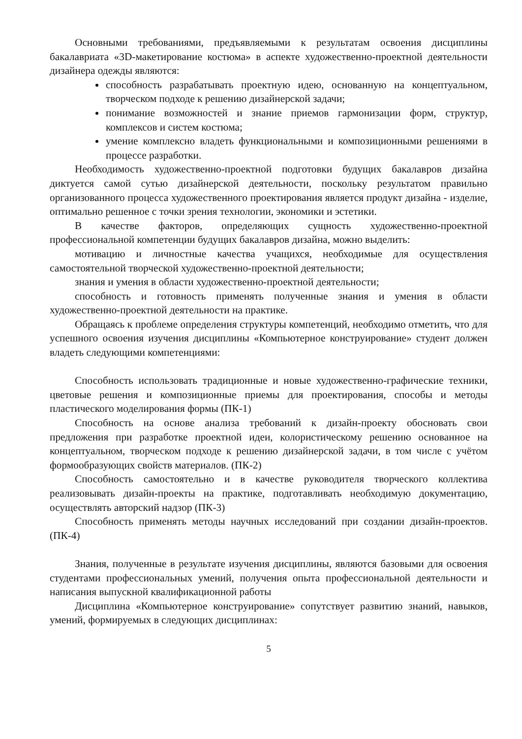Основными требованиями, предъявляемыми к результатам освоения дисциплины бакалавриата «3D-макетирование костюма» в аспекте художественно-проектной деятельности дизайнера одежды являются:
способность разрабатывать проектную идею, основанную на концептуальном, творческом подходе к решению дизайнерской задачи;
понимание возможностей и знание приемов гармонизации форм, структур, комплексов и систем костюма;
умение комплексно владеть функциональными и композиционными решениями в процессе разработки.
Необходимость художественно-проектной подготовки будущих бакалавров дизайна диктуется самой сутью дизайнерской деятельности, поскольку результатом правильно организованного процесса художественного проектирования является продукт дизайна - изделие, оптимально решенное с точки зрения технологии, экономики и эстетики.
В качестве факторов, определяющих сущность художественно-проектной профессиональной компетенции будущих бакалавров дизайна, можно выделить:
мотивацию и личностные качества учащихся, необходимые для осуществления самостоятельной творческой художественно-проектной деятельности;
знания и умения в области художественно-проектной деятельности;
способность и готовность применять полученные знания и умения в области художественно-проектной деятельности на практике.
Обращаясь к проблеме определения структуры компетенций, необходимо отметить, что для успешного освоения изучения дисциплины «Компьютерное конструирование» студент должен владеть следующими компетенциями:
Способность использовать традиционные и новые художественно-графические техники, цветовые решения и композиционные приемы для проектирования, способы и методы пластического моделирования формы (ПК-1)
Способность на основе анализа требований к дизайн-проекту обосновать свои предложения при разработке проектной идеи, колористическому решению основанное на концептуальном, творческом подходе к решению дизайнерской задачи, в том числе с учётом формообразующих свойств материалов. (ПК-2)
Способность самостоятельно и в качестве руководителя творческого коллектива реализовывать дизайн-проекты на практике, подготавливать необходимую документацию, осуществлять авторский надзор (ПК-3)
Способность применять методы научных исследований при создании дизайн-проектов. (ПК-4)
Знания, полученные в результате изучения дисциплины, являются базовыми для освоения студентами профессиональных умений, получения опыта профессиональной деятельности и написания выпускной квалификационной работы
Дисциплина «Компьютерное конструирование» сопутствует развитию знаний, навыков, умений, формируемых в следующих дисциплинах:
5